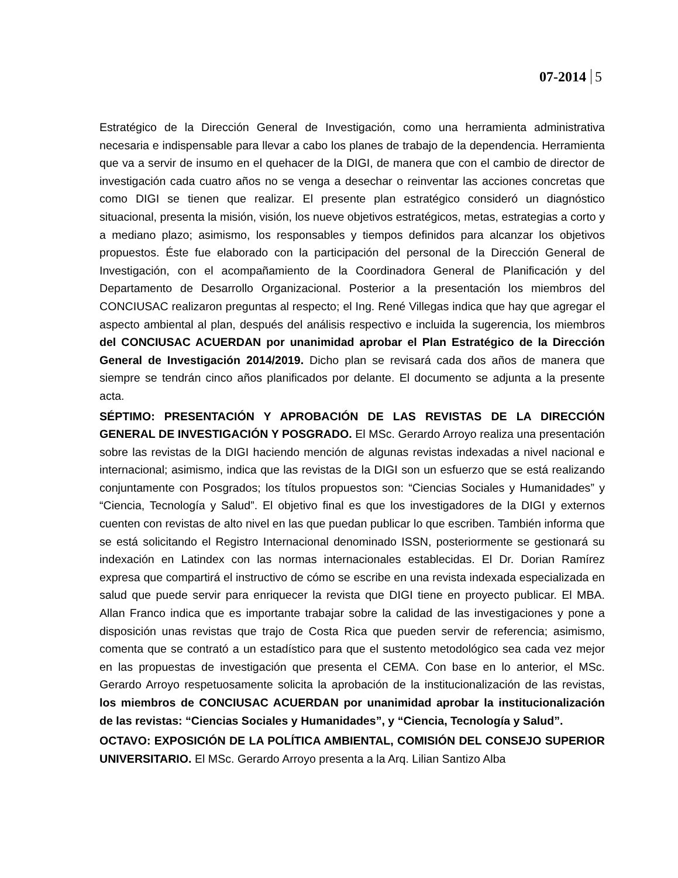07-2014 5
Estratégico de la Dirección General de Investigación, como una herramienta administrativa necesaria e indispensable para llevar a cabo los planes de trabajo de la dependencia. Herramienta que va a servir de insumo en el quehacer de la DIGI, de manera que con el cambio de director de investigación cada cuatro años no se venga a desechar o reinventar las acciones concretas que como DIGI se tienen que realizar. El presente plan estratégico consideró un diagnóstico situacional, presenta la misión, visión, los nueve objetivos estratégicos, metas, estrategias a corto y a mediano plazo; asimismo, los responsables y tiempos definidos para alcanzar los objetivos propuestos. Éste fue elaborado con la participación del personal de la Dirección General de Investigación, con el acompañamiento de la Coordinadora General de Planificación y del Departamento de Desarrollo Organizacional. Posterior a la presentación los miembros del CONCIUSAC realizaron preguntas al respecto; el Ing. René Villegas indica que hay que agregar el aspecto ambiental al plan, después del análisis respectivo e incluida la sugerencia, los miembros del CONCIUSAC ACUERDAN por unanimidad aprobar el Plan Estratégico de la Dirección General de Investigación 2014/2019. Dicho plan se revisará cada dos años de manera que siempre se tendrán cinco años planificados por delante. El documento se adjunta a la presente acta.
SÉPTIMO: PRESENTACIÓN Y APROBACIÓN DE LAS REVISTAS DE LA DIRECCIÓN GENERAL DE INVESTIGACIÓN Y POSGRADO. El MSc. Gerardo Arroyo realiza una presentación sobre las revistas de la DIGI haciendo mención de algunas revistas indexadas a nivel nacional e internacional; asimismo, indica que las revistas de la DIGI son un esfuerzo que se está realizando conjuntamente con Posgrados; los títulos propuestos son: “Ciencias Sociales y Humanidades” y “Ciencia, Tecnología y Salud”. El objetivo final es que los investigadores de la DIGI y externos cuenten con revistas de alto nivel en las que puedan publicar lo que escriben. También informa que se está solicitando el Registro Internacional denominado ISSN, posteriormente se gestionará su indexación en Latindex con las normas internacionales establecidas. El Dr. Dorian Ramírez expresa que compartirá el instructivo de cómo se escribe en una revista indexada especializada en salud que puede servir para enriquecer la revista que DIGI tiene en proyecto publicar. El MBA. Allan Franco indica que es importante trabajar sobre la calidad de las investigaciones y pone a disposición unas revistas que trajo de Costa Rica que pueden servir de referencia; asimismo, comenta que se contrató a un estadístico para que el sustento metodológico sea cada vez mejor en las propuestas de investigación que presenta el CEMA. Con base en lo anterior, el MSc. Gerardo Arroyo respetuosamente solicita la aprobación de la institucionalización de las revistas, los miembros de CONCIUSAC ACUERDAN por unanimidad aprobar la institucionalización de las revistas: “Ciencias Sociales y Humanidades”, y “Ciencia, Tecnología y Salud”.
OCTAVO: EXPOSICIÓN DE LA POLÍTICA AMBIENTAL, COMISIÓN DEL CONSEJO SUPERIOR UNIVERSITARIO. El MSc. Gerardo Arroyo presenta a la Arq. Lilian Santizo Alba